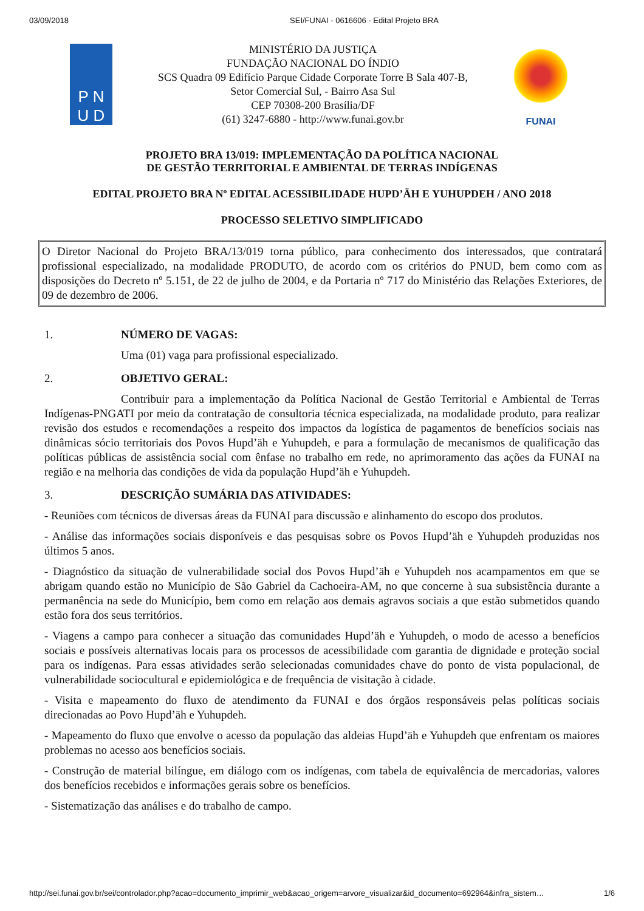03/09/2018 SEI/FUNAI - 0616606 - Edital Projeto BRA
P N
U D
MINISTÉRIO DA JUSTIÇA
FUNDAÇÃO NACIONAL DO ÍNDIO
SCS Quadra 09 Edifício Parque Cidade Corporate Torre B Sala 407-B,
Setor Comercial Sul, - Bairro Asa Sul
CEP 70308-200 Brasília/DF
(61) 3247-6880 - http://www.funai.gov.br
FUNAI
PROJETO BRA 13/019: IMPLEMENTAÇÃO DA POLÍTICA NACIONAL
DE GESTÃO TERRITORIAL E AMBIENTAL DE TERRAS INDÍGENAS
EDITAL PROJETO BRA Nº EDITAL ACESSIBILIDADE HUPD’ÄH E YUHUPDEH / ANO 2018
PROCESSO SELETIVO SIMPLIFICADO
O Diretor Nacional do Projeto BRA/13/019 torna público, para conhecimento dos interessados, que contratará profissional especializado, na modalidade PRODUTO, de acordo com os critérios do PNUD, bem como com as disposições do Decreto nº 5.151, de 22 de julho de 2004, e da Portaria nº 717 do Ministério das Relações Exteriores, de 09 de dezembro de 2006.
1. NÚMERO DE VAGAS:
Uma (01) vaga para profissional especializado.
2. OBJETIVO GERAL:
Contribuir para a implementação da Política Nacional de Gestão Territorial e Ambiental de Terras Indígenas-PNGATI por meio da contratação de consultoria técnica especializada, na modalidade produto, para realizar revisão dos estudos e recomendações a respeito dos impactos da logística de pagamentos de benefícios sociais nas dinâmicas sócio territoriais dos Povos Hupd’äh e Yuhupdeh, e para a formulação de mecanismos de qualificação das políticas públicas de assistência social com ênfase no trabalho em rede, no aprimoramento das ações da FUNAI na região e na melhoria das condições de vida da população Hupd’äh e Yuhupdeh.
3. DESCRIÇÃO SUMÁRIA DAS ATIVIDADES:
- Reuniões com técnicos de diversas áreas da FUNAI para discussão e alinhamento do escopo dos produtos.
- Análise das informações sociais disponíveis e das pesquisas sobre os Povos Hupd’äh e Yuhupdeh produzidas nos últimos 5 anos.
- Diagnóstico da situação de vulnerabilidade social dos Povos Hupd’äh e Yuhupdeh nos acampamentos em que se abrigam quando estão no Município de São Gabriel da Cachoeira-AM, no que concerne à sua subsistência durante a permanência na sede do Município, bem como em relação aos demais agravos sociais a que estão submetidos quando estão fora dos seus territórios.
- Viagens a campo para conhecer a situação das comunidades Hupd’äh e Yuhupdeh, o modo de acesso a benefícios sociais e possíveis alternativas locais para os processos de acessibilidade com garantia de dignidade e proteção social para os indígenas. Para essas atividades serão selecionadas comunidades chave do ponto de vista populacional, de vulnerabilidade sociocultural e epidemiológica e de frequência de visitação à cidade.
- Visita e mapeamento do fluxo de atendimento da FUNAI e dos órgãos responsáveis pelas políticas sociais direcionadas ao Povo Hupd’äh e Yuhupdeh.
- Mapeamento do fluxo que envolve o acesso da população das aldeias Hupd’äh e Yuhupdeh que enfrentam os maiores problemas no acesso aos benefícios sociais.
- Construção de material bilíngue, em diálogo com os indígenas, com tabela de equivalência de mercadorias, valores dos benefícios recebidos e informações gerais sobre os benefícios.
- Sistematização das análises e do trabalho de campo.
http://sei.funai.gov.br/sei/controlador.php?acao=documento_imprimir_web&acao_origem=arvore_visualizar&id_documento=692964&infra_sistem… 1/6